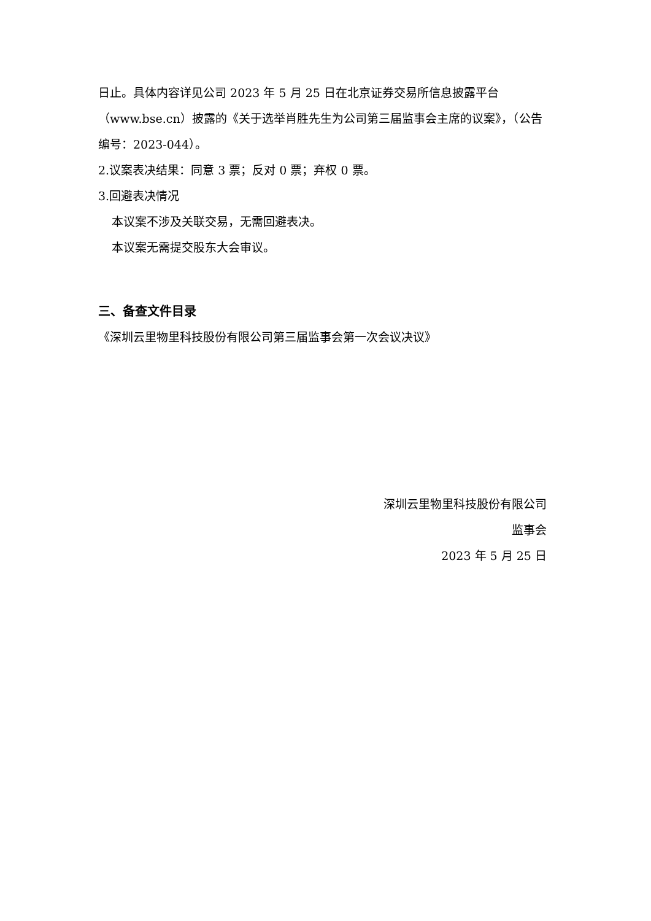日止。具体内容详见公司 2023 年 5 月 25 日在北京证券交易所信息披露平台（www.bse.cn）披露的《关于选举肖胜先生为公司第三届监事会主席的议案》，（公告编号：2023-044）。
2.议案表决结果：同意 3 票；反对 0 票；弃权 0 票。
3.回避表决情况
本议案不涉及关联交易，无需回避表决。
本议案无需提交股东大会审议。
三、备查文件目录
《深圳云里物里科技股份有限公司第三届监事会第一次会议决议》
深圳云里物里科技股份有限公司
监事会
2023 年 5 月 25 日